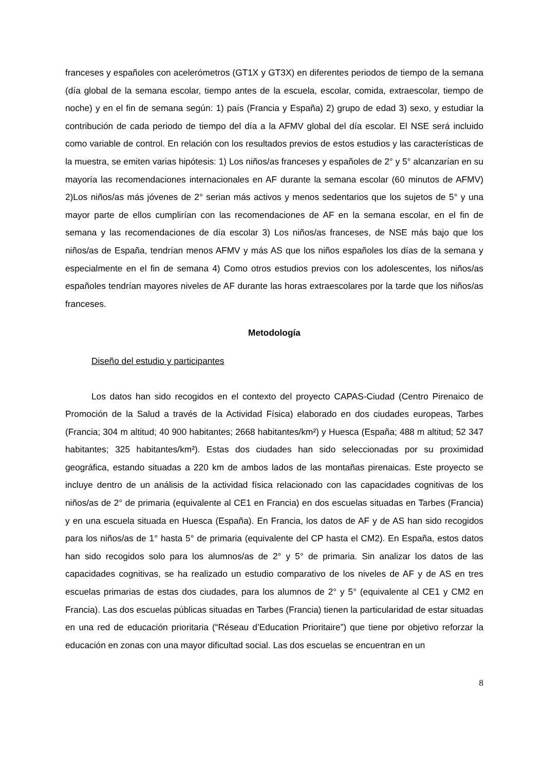franceses y españoles con acelerómetros (GT1X y GT3X) en diferentes periodos de tiempo de la semana (día global de la semana escolar, tiempo antes de la escuela, escolar, comida, extraescolar, tiempo de noche) y en el fin de semana según: 1) país (Francia y España) 2) grupo de edad 3) sexo, y estudiar la contribución de cada periodo de tiempo del día a la AFMV global del día escolar. El NSE será incluido como variable de control. En relación con los resultados previos de estos estudios y las características de la muestra, se emiten varias hipótesis: 1) Los niños/as franceses y españoles de 2° y 5° alcanzarían en su mayoría las recomendaciones internacionales en AF durante la semana escolar (60 minutos de AFMV) 2)Los niños/as más jóvenes de 2° serian más activos y menos sedentarios que los sujetos de 5° y una mayor parte de ellos cumplirían con las recomendaciones de AF en la semana escolar, en el fin de semana y las recomendaciones de día escolar 3) Los niños/as franceses, de NSE más bajo que los niños/as de España, tendrían menos AFMV y más AS que los niños españoles los días de la semana y especialmente en el fin de semana 4) Como otros estudios previos con los adolescentes, los niños/as españoles tendrían mayores niveles de AF durante las horas extraescolares por la tarde que los niños/as franceses.
Metodología
Diseño del estudio y participantes
Los datos han sido recogidos en el contexto del proyecto CAPAS-Ciudad (Centro Pirenaico de Promoción de la Salud a través de la Actividad Física) elaborado en dos ciudades europeas, Tarbes (Francia; 304 m altitud; 40 900 habitantes; 2668 habitantes/km²) y Huesca (España; 488 m altitud; 52 347 habitantes; 325 habitantes/km²). Estas dos ciudades han sido seleccionadas por su proximidad geográfica, estando situadas a 220 km de ambos lados de las montañas pirenaicas. Este proyecto se incluye dentro de un análisis de la actividad física relacionado con las capacidades cognitivas de los niños/as de 2° de primaria (equivalente al CE1 en Francia) en dos escuelas situadas en Tarbes (Francia) y en una escuela situada en Huesca (España). En Francia, los datos de AF y de AS han sido recogidos para los niños/as de 1° hasta 5° de primaria (equivalente del CP hasta el CM2). En España, estos datos han sido recogidos solo para los alumnos/as de 2° y 5° de primaria. Sin analizar los datos de las capacidades cognitivas, se ha realizado un estudio comparativo de los niveles de AF y de AS en tres escuelas primarias de estas dos ciudades, para los alumnos de 2° y 5° (equivalente al CE1 y CM2 en Francia). Las dos escuelas públicas situadas en Tarbes (Francia) tienen la particularidad de estar situadas en una red de educación prioritaria (“Réseau d’Education Prioritaire”) que tiene por objetivo reforzar la educación en zonas con una mayor dificultad social. Las dos escuelas se encuentran en un
8